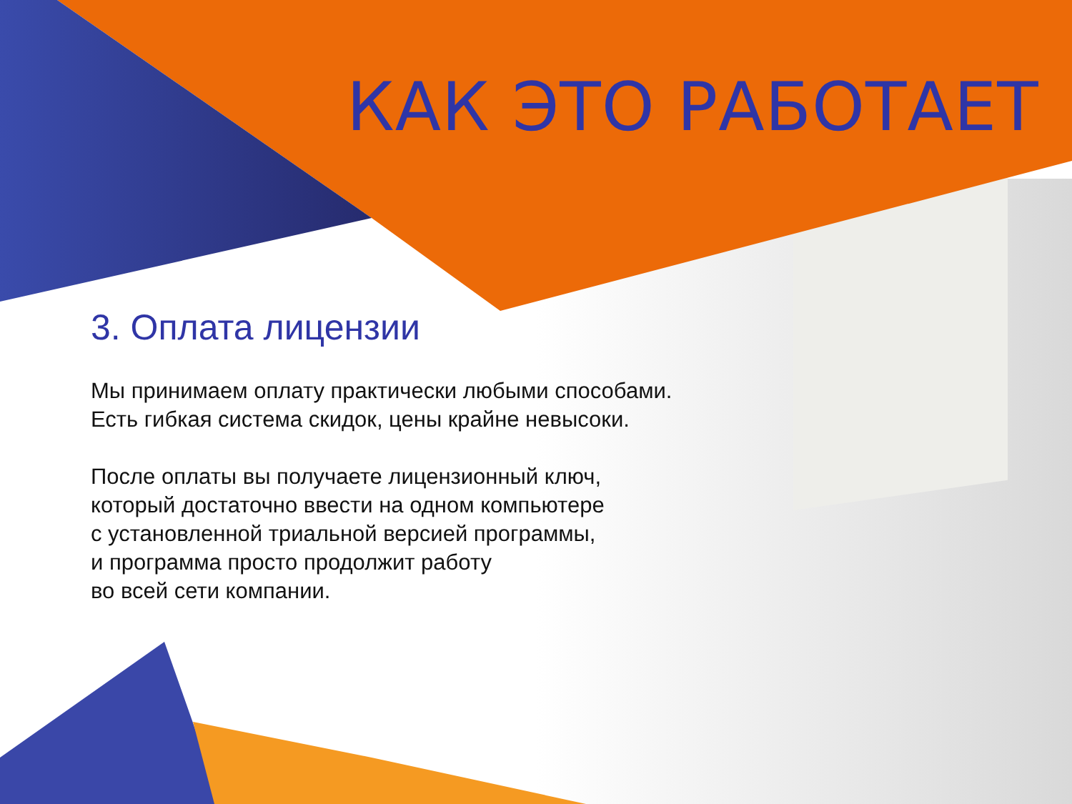КАК ЭТО РАБОТАЕТ
3. Оплата лицензии
Мы принимаем оплату практически любыми способами.
Есть гибкая система скидок, цены крайне невысоки.
После оплаты вы получаете лицензионный ключ,
который достаточно ввести на одном компьютере
с установленной триальной версией программы,
и программа просто продолжит работу
во всей сети компании.